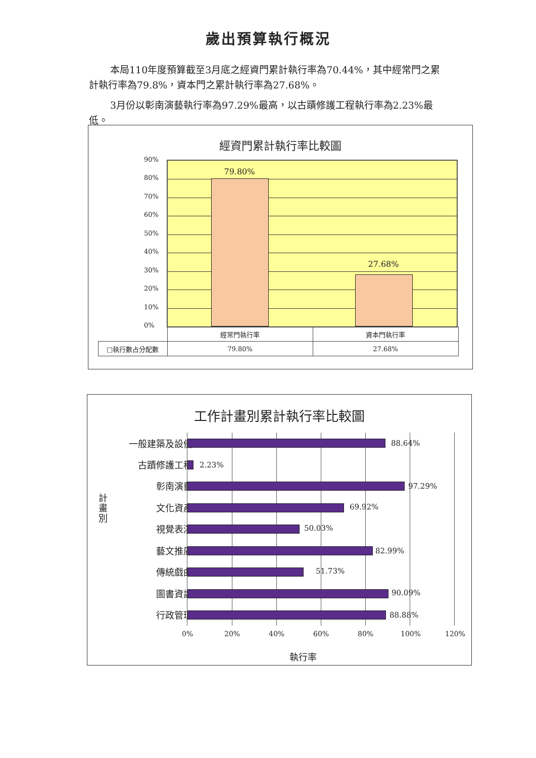歲出預算執行概況
本局110年度預算截至3月底之經資門累計執行率為70.44%，其中經常門之累計執行率為79.8%，資本門之累計執行率為27.68%。
3月份以彰南演藝執行率為97.29%最高，以古蹟修護工程執行率為2.23%最低。
經資門累計執行率比較圖
90%
80%
70%
60%
50%
40%
30%
20%
10%
0%
79.80%
27.68%
| | 經常門執行率 | 資本門執行率 |
| □執行數占分配數 | 79.80% | 27.68% |
工作計畫別累計執行率比較圖
計畫別
一般建築及設備
古蹟修護工程
彰南演藝
文化資產
視覺表演
藝文推廣
傳統戲曲
圖書資訊
行政管理
88.64%
2.23%
97.29%
69.92%
50.03%
82.99%
51.73%
90.09%
88.88%
0% 20% 40% 60% 80% 100% 120%
執行率